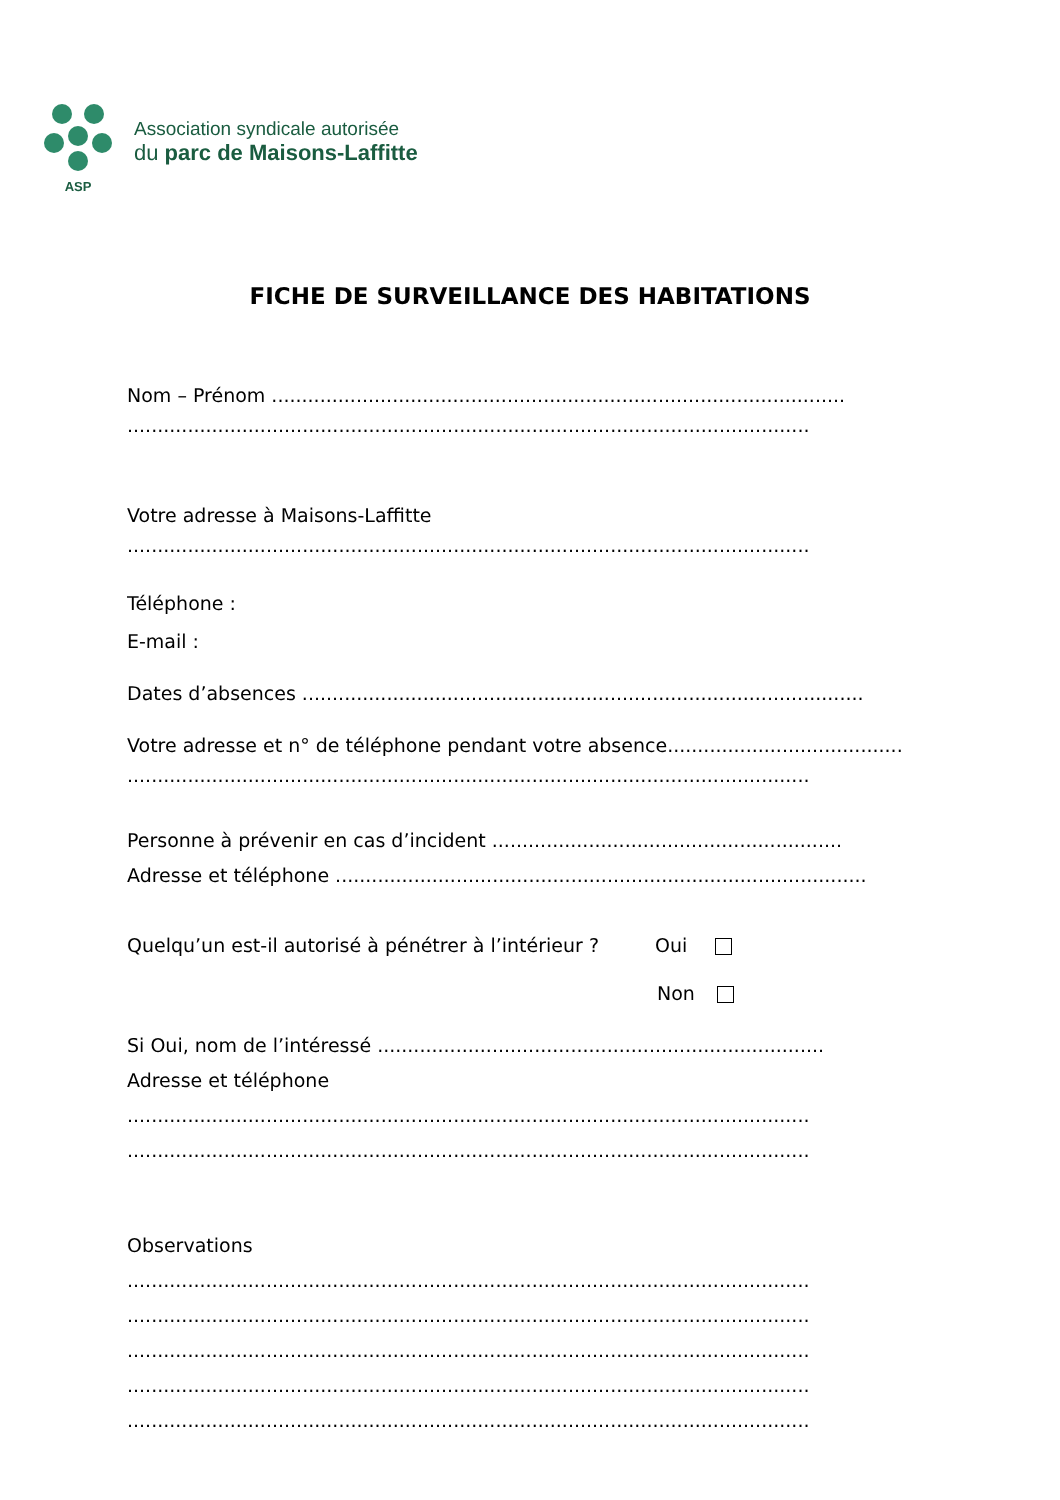ASP
Association syndicale autorisée
du parc de Maisons-Laffitte
FICHE DE SURVEILLANCE DES HABITATIONS
Nom – Prénom ...............................................................................................
.................................................................................................................
Votre adresse à Maisons-Laffitte
.................................................................................................................
Téléphone :
E-mail :
Dates d’absences .............................................................................................
Votre adresse et n° de téléphone pendant votre absence.......................................
.................................................................................................................
Personne à prévenir en cas d’incident ..........................................................
Adresse et téléphone ........................................................................................
Quelqu’un est-il autorisé à pénétrer à l’intérieur ? Oui
Non
Si Oui, nom de l’intéressé ..........................................................................
Adresse et téléphone
.................................................................................................................
.................................................................................................................
Observations
.................................................................................................................
.................................................................................................................
.................................................................................................................
.................................................................................................................
.................................................................................................................